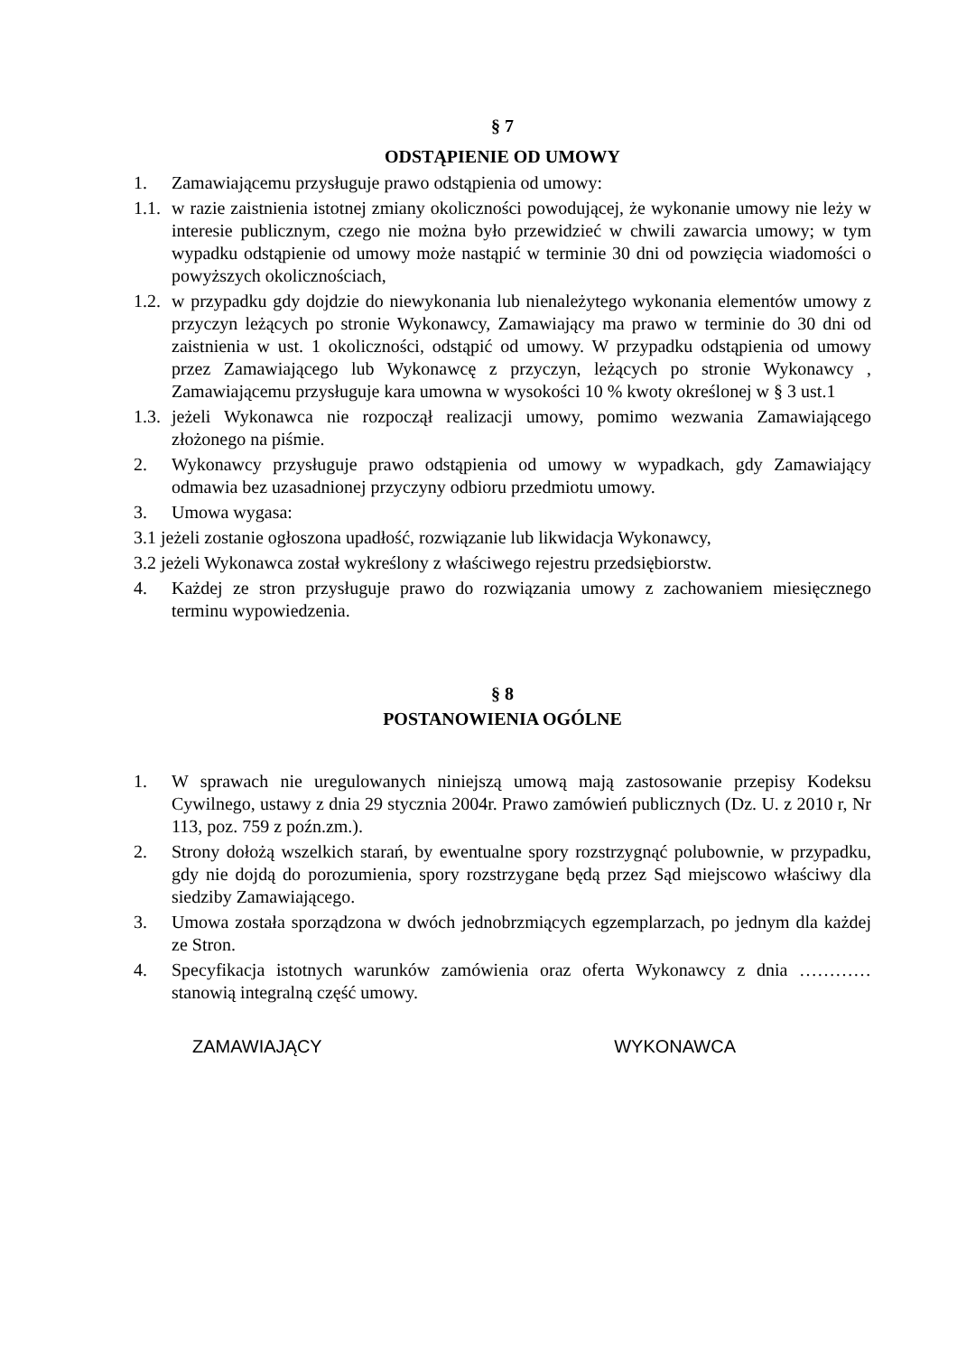§ 7
ODSTĄPIENIE OD UMOWY
1. Zamawiającemu przysługuje prawo odstąpienia od umowy:
1.1. w razie zaistnienia istotnej zmiany okoliczności powodującej, że wykonanie umowy nie leży w interesie publicznym, czego nie można było przewidzieć w chwili zawarcia umowy; w tym wypadku odstąpienie od umowy może nastąpić w terminie 30 dni od powzięcia wiadomości o powyższych okolicznościach,
1.2. w przypadku gdy dojdzie do niewykonania lub nienależytego wykonania elementów umowy z przyczyn leżących po stronie Wykonawcy, Zamawiający ma prawo w terminie do 30 dni od zaistnienia w ust. 1 okoliczności, odstąpić od umowy. W przypadku odstąpienia od umowy przez Zamawiającego lub Wykonawcę z przyczyn, leżących po stronie Wykonawcy , Zamawiającemu przysługuje kara umowna w wysokości 10 % kwoty określonej w § 3 ust.1
1.3. jeżeli Wykonawca nie rozpoczął realizacji umowy, pomimo wezwania Zamawiającego złożonego na piśmie.
2. Wykonawcy przysługuje prawo odstąpienia od umowy w wypadkach, gdy Zamawiający odmawia bez uzasadnionej przyczyny odbioru przedmiotu umowy.
3. Umowa wygasa:
3.1 jeżeli zostanie ogłoszona upadłość, rozwiązanie lub likwidacja Wykonawcy,
3.2 jeżeli Wykonawca został wykreślony z właściwego rejestru przedsiębiorstw.
4. Każdej ze stron przysługuje prawo do rozwiązania umowy z zachowaniem miesięcznego terminu wypowiedzenia.
§ 8
POSTANOWIENIA OGÓLNE
1. W sprawach nie uregulowanych niniejszą umową mają zastosowanie przepisy Kodeksu Cywilnego, ustawy z dnia 29 stycznia 2004r. Prawo zamówień publicznych (Dz. U. z 2010 r, Nr 113, poz. 759 z poźn.zm.).
2. Strony dołożą wszelkich starań, by ewentualne spory rozstrzygnąć polubownie, w przypadku, gdy nie dojdą do porozumienia, spory rozstrzygane będą przez Sąd miejscowo właściwy dla siedziby Zamawiającego.
3. Umowa została sporządzona w dwóch jednobrzmiących egzemplarzach, po jednym dla każdej ze Stron.
4. Specyfikacja istotnych warunków zamówienia oraz oferta Wykonawcy z dnia ………… stanowią integralną część umowy.
ZAMAWIAJĄCY WYKONAWCA